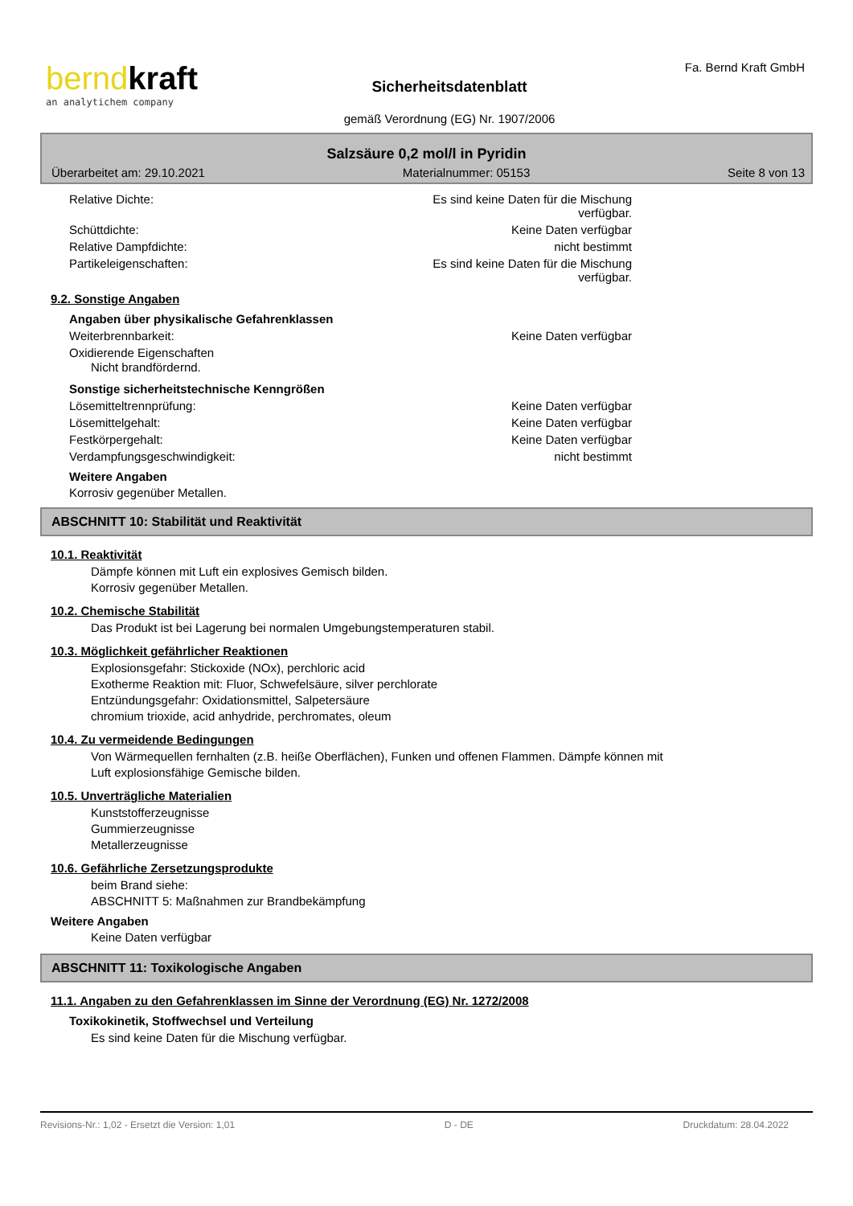bernd kraft
an analytichem company
Sicherheitsdatenblatt
gemäß Verordnung (EG) Nr. 1907/2006
Fa. Bernd Kraft GmbH
Salzsäure 0,2 mol/l in Pyridin
Überarbeitet am: 29.10.2021 Materialnummer: 05153 Seite 8 von 13
Relative Dichte: Es sind keine Daten für die Mischung verfügbar.
Schüttdichte: Keine Daten verfügbar
Relative Dampfdichte: nicht bestimmt
Partikeleigenschaften: Es sind keine Daten für die Mischung verfügbar.
9.2. Sonstige Angaben
Angaben über physikalische Gefahrenklassen
Weiterbrennbarkeit: Keine Daten verfügbar
Oxidierende Eigenschaften
Nicht brandfördernd.
Sonstige sicherheitstechnische Kenngrößen
Lösemitteltrennprüfung: Keine Daten verfügbar
Lösemittelgehalt: Keine Daten verfügbar
Festkörpergehalt: Keine Daten verfügbar
Verdampfungsgeschwindigkeit: nicht bestimmt
Weitere Angaben
Korrosiv gegenüber Metallen.
ABSCHNITT 10: Stabilität und Reaktivität
10.1. Reaktivität
Dämpfe können mit Luft ein explosives Gemisch bilden.
Korrosiv gegenüber Metallen.
10.2. Chemische Stabilität
Das Produkt ist bei Lagerung bei normalen Umgebungstemperaturen stabil.
10.3. Möglichkeit gefährlicher Reaktionen
Explosionsgefahr: Stickoxide (NOx), perchloric acid
Exotherme Reaktion mit: Fluor, Schwefelsäure, silver perchlorate
Entzündungsgefahr: Oxidationsmittel, Salpetersäure
chromium trioxide, acid anhydride, perchromates, oleum
10.4. Zu vermeidende Bedingungen
Von Wärmequellen fernhalten (z.B. heiße Oberflächen), Funken und offenen Flammen. Dämpfe können mit
Luft explosionsfähige Gemische bilden.
10.5. Unverträgliche Materialien
Kunststofferzeugnisse
Gummierzeugnisse
Metallerzeugnisse
10.6. Gefährliche Zersetzungsprodukte
beim Brand siehe:
ABSCHNITT 5: Maßnahmen zur Brandbekämpfung
Weitere Angaben
Keine Daten verfügbar
ABSCHNITT 11: Toxikologische Angaben
11.1. Angaben zu den Gefahrenklassen im Sinne der Verordnung (EG) Nr. 1272/2008
Toxikokinetik, Stoffwechsel und Verteilung
Es sind keine Daten für die Mischung verfügbar.
Revisions-Nr.: 1,02 - Ersetzt die Version: 1,01 D - DE Druckdatum: 28.04.2022